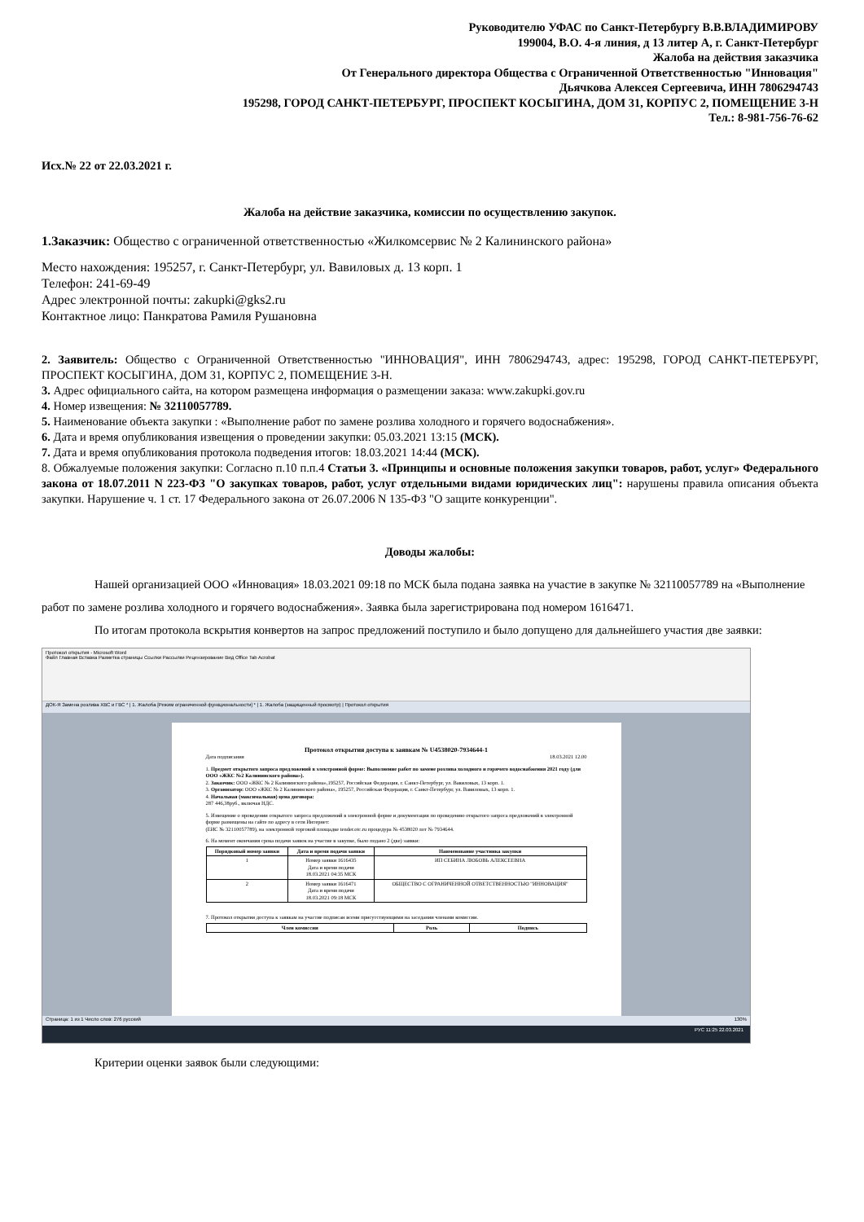Руководителю УФАС по Санкт-Петербургу В.В.ВЛАДИМИРОВУ
199004, В.О. 4-я линия, д 13 литер А, г. Санкт-Петербург
Жалоба на действия заказчика
От Генерального директора Общества с Ограниченной Ответственностью "Инновация"
Дьячкова Алексея Сергеевича, ИНН 7806294743
195298, ГОРОД САНКТ-ПЕТЕРБУРГ, ПРОСПЕКТ КОСЫГИНА, ДОМ 31, КОРПУС 2, ПОМЕЩЕНИЕ 3-Н
Тел.: 8-981-756-76-62
Исх.№ 22 от 22.03.2021 г.
Жалоба на действие заказчика, комиссии по осуществлению закупок.
1.Заказчик: Общество с ограниченной ответственностью «Жилкомсервис № 2 Калининского района»
Место нахождения: 195257, г. Санкт-Петербург, ул. Вавиловых д. 13 корп. 1
Телефон: 241-69-49
Адрес электронной почты: zakupki@gks2.ru
Контактное лицо: Панкратова Рамиля Рушановна
2. Заявитель: Общество с Ограниченной Ответственностью "ИННОВАЦИЯ", ИНН 7806294743, адрес: 195298, ГОРОД САНКТ-ПЕТЕРБУРГ, ПРОСПЕКТ КОСЫГИНА, ДОМ 31, КОРПУС 2, ПОМЕЩЕНИЕ 3-Н.
3. Адрес официального сайта, на котором размещена информация о размещении заказа: www.zakupki.gov.ru
4. Номер извещения: № 32110057789.
5. Наименование объекта закупки : «Выполнение работ по замене розлива холодного и горячего водоснабжения».
6. Дата и время опубликования извещения о проведении закупки: 05.03.2021 13:15 (МСК).
7. Дата и время опубликования протокола подведения итогов: 18.03.2021 14:44 (МСК).
8. Обжалуемые положения закупки: Согласно п.10 п.п.4 Статьи 3. «Принципы и основные положения закупки товаров, работ, услуг» Федерального закона от 18.07.2011 N 223-ФЗ "О закупках товаров, работ, услуг отдельными видами юридических лиц": нарушены правила описания объекта закупки. Нарушение ч. 1 ст. 17 Федерального закона от 26.07.2006 N 135-ФЗ "О защите конкуренции".
Доводы жалобы:
Нашей организацией ООО «Инновация» 18.03.2021 09:18 по МСК была подана заявка на участие в закупке № 32110057789 на «Выполнение работ по замене розлива холодного и горячего водоснабжения». Заявка была зарегистрирована под номером 1616471.
По итогам протокола вскрытия конвертов на запрос предложений поступило и было допущено для дальнейшего участия две заявки:
Протокол открытия - Microsoft Word
Файл Главная Вставка Разметка страницы Ссылки Рассылки Рецензирование Вид Office Tab Acrobat
ДОК-Я Замена розлива ХВС и ГВС * | 1. Жалоба [Режим ограниченной функциональности] * | 1. Жалоба (защищенный просмотр) | Протокол открытия
Протокол открытия доступа к заявкам № U4538020-7934644-1
Дата подписания 18.03.2021 12.00
1. Предмет открытого запроса предложений в электронной форме: Выполнение работ по замене розлива холодного и горячего водоснабжения 2021 году (для ООО «ЖКС №2 Калининского района»).
2. Заказчик: ООО «ЖКС № 2 Калининского района»,195257, Российская Федерация, г. Санкт-Петербург, ул. Вавиловых, 13 корп. 1.
3. Организатор: ООО «ЖКС № 2 Калининского района», 195257, Российская Федерация, г. Санкт-Петербург, ул. Вавиловых, 13 корп. 1.
4. Начальная (максимальная) цена договора:
287 446,38руб., включая НДС.
5. Извещение о проведении открытого запроса предложений в электронной форме и документация по проведению открытого запроса предложений в электронной форме размещены на сайте по адресу в сети Интернет:
(ЕИС № 32110057789), на электронной торговой площадке tender.otc.ru процедура № 4538020 лот № 7934644.
6. На момент окончания срока подачи заявок на участие в закупке, было подано 2 (две) заявки:
| Порядковый номер заявки | Дата и время подачи заявки | Наименование участника закупки |
| --- | --- | --- |
| 1 | Номер заявки 1616435 Дата и время подачи 18.03.2021 04:35 МСК | ИП СЕБИНА ЛЮБОВЬ АЛЕКСЕЕВНА |
| 2 | Номер заявки 1616471 Дата и время подачи 18.03.2021 09:18 МСК | ОБЩЕСТВО С ОГРАНИЧЕННОЙ ОТВЕТСТВЕННОСТЬЮ "ИННОВАЦИЯ" |
7. Протокол открытия доступа к заявкам на участие подписан всеми присутствующими на заседании членами комиссии.
| Член комиссии | Роль | Подпись |
| --- | --- | --- |
Страница: 1 из 1 Число слов: 276 русский 130%
РУС 11:25 22.03.2021
Критерии оценки заявок были следующими: